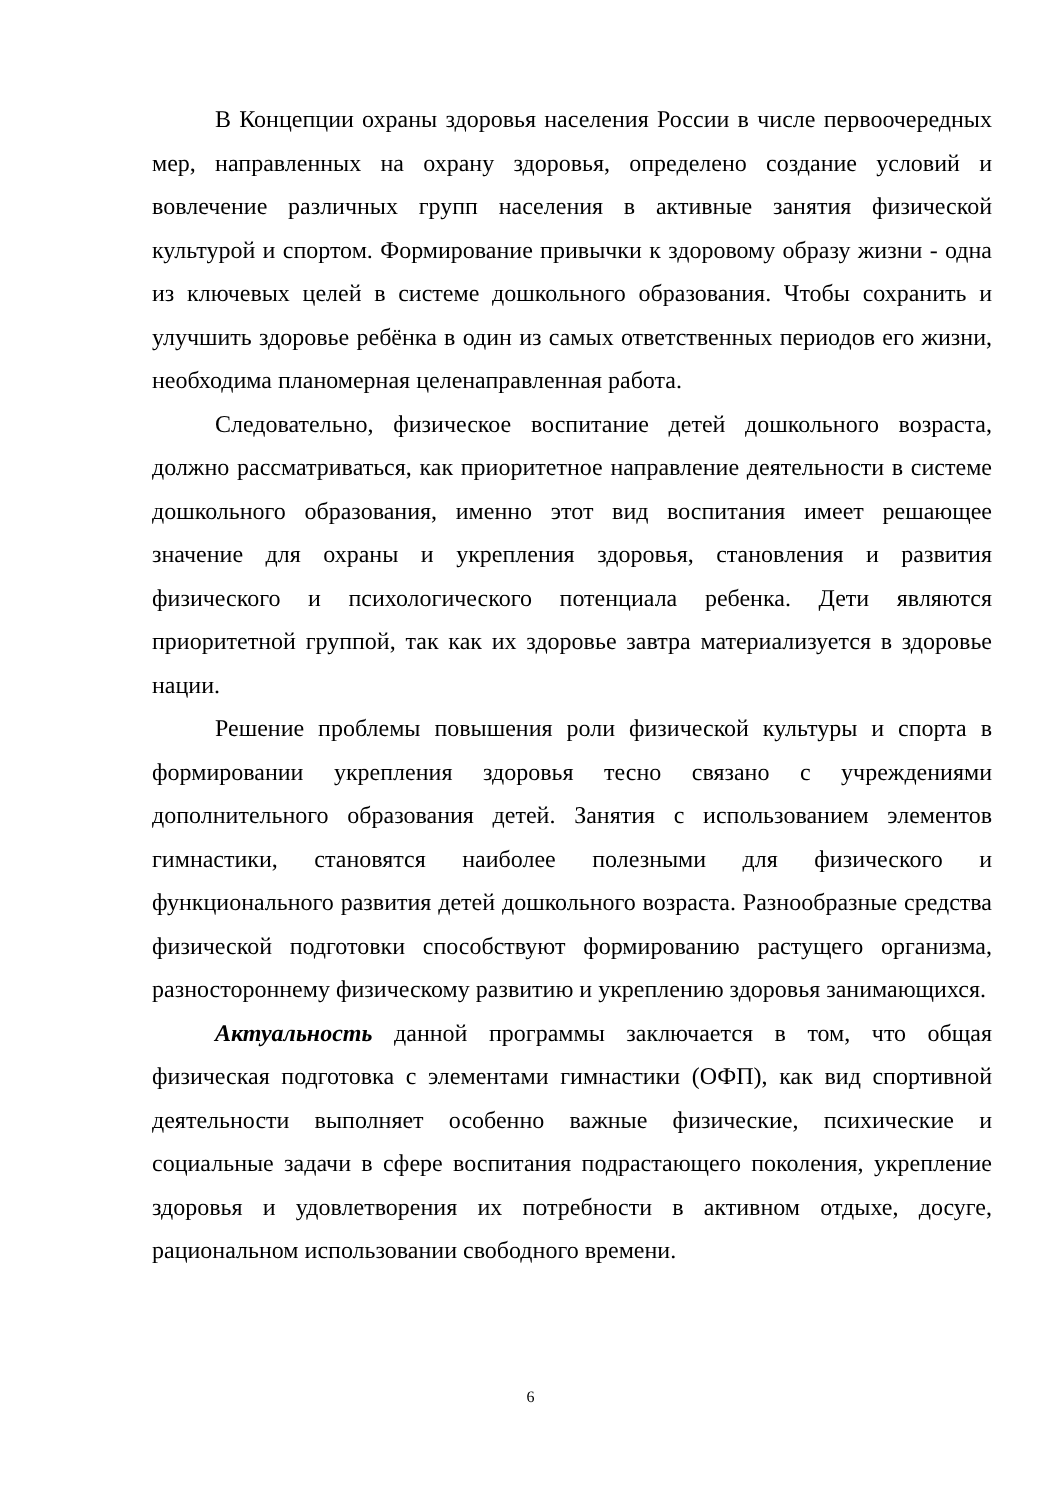В Концепции охраны здоровья населения России в числе первоочередных мер, направленных на охрану здоровья, определено создание условий и вовлечение различных групп населения в активные занятия физической культурой и спортом. Формирование привычки к здоровому образу жизни - одна из ключевых целей в системе дошкольного образования. Чтобы сохранить и улучшить здоровье ребёнка в один из самых ответственных периодов его жизни, необходима планомерная целенаправленная работа.
Следовательно, физическое воспитание детей дошкольного возраста, должно рассматриваться, как приоритетное направление деятельности в системе дошкольного образования, именно этот вид воспитания имеет решающее значение для охраны и укрепления здоровья, становления и развития физического и психологического потенциала ребенка. Дети являются приоритетной группой, так как их здоровье завтра материализуется в здоровье нации.
Решение проблемы повышения роли физической культуры и спорта в формировании укрепления здоровья тесно связано с учреждениями дополнительного образования детей. Занятия с использованием элементов гимнастики, становятся наиболее полезными для физического и функционального развития детей дошкольного возраста. Разнообразные средства физической подготовки способствуют формированию растущего организма, разностороннему физическому развитию и укреплению здоровья занимающихся.
Актуальность данной программы заключается в том, что общая физическая подготовка с элементами гимнастики (ОФП), как вид спортивной деятельности выполняет особенно важные физические, психические и социальные задачи в сфере воспитания подрастающего поколения, укрепление здоровья и удовлетворения их потребности в активном отдыхе, досуге, рациональном использовании свободного времени.
6